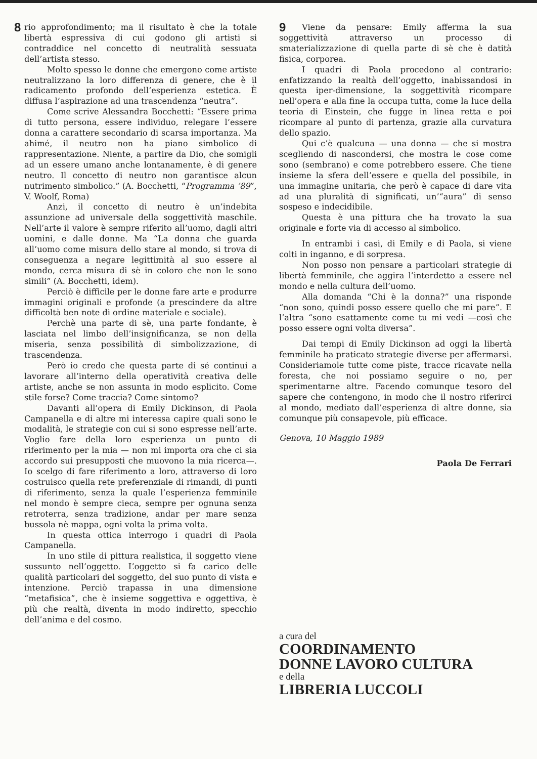8 rio approfondimento; ma il risultato è che la totale libertà espressiva di cui godono gli artisti si contraddice nel concetto di neutralità sessuata dell’artista stesso.
Molto spesso le donne che emergono come artiste neutralizzano la loro differenza di genere, che è il radicamento profondo dell’esperienza estetica. È diffusa l’aspirazione ad una trascendenza “neutra”.
Come scrive Alessandra Bocchetti: “Essere prima di tutto persona, essere individuo, relegare l’essere donna a carattere secondario di scarsa importanza. Ma ahimé, il neutro non ha piano simbolico di rappresentazione. Niente, a partire da Dio, che somigli ad un essere umano anche lontanamente, è di genere neutro. Il concetto di neutro non garantisce alcun nutrimento simbolico.” (A. Bocchetti, “Programma ’89”, V. Woolf, Roma)
Anzi, il concetto di neutro è un’indebita assunzione ad universale della soggettività maschile. Nell’arte il valore è sempre riferito all’uomo, dagli altri uomini, e dalle donne. Ma “La donna che guarda all’uomo come misura dello stare al mondo, si trova di conseguenza a negare legittimità al suo essere al mondo, cerca misura di sè in coloro che non le sono simili” (A. Bocchetti, idem).
Perciò è difficile per le donne fare arte e produrre immagini originali e profonde (a prescindere da altre difficoltà ben note di ordine materiale e sociale).
Perchè una parte di sè, una parte fondante, è lasciata nel limbo dell’insignificanza, se non della miseria, senza possibilità di simbolizzazione, di trascendenza.
Però io credo che questa parte di sé continui a lavorare all’interno della operatività creativa delle artiste, anche se non assunta in modo esplicito. Come stile forse? Come traccia? Come sintomo?
Davanti all’opera di Emily Dickinson, di Paola Campanella e di altre mi interessa capire quali sono le modalità, le strategie con cui si sono espresse nell’arte. Voglio fare della loro esperienza un punto di riferimento per la mia — non mi importa ora che ci sia accordo sui presupposti che muovono la mia ricerca—. Io scelgo di fare riferimento a loro, attraverso di loro costruisco quella rete preferenziale di rimandi, di punti di riferimento, senza la quale l’esperienza femminile nel mondo è sempre cieca, sempre per ognuna senza retroterra, senza tradizione, andar per mare senza bussola nè mappa, ogni volta la prima volta.
In questa ottica interrogo i quadri di Paola Campanella.
In uno stile di pittura realistica, il soggetto viene sussunto nell’oggetto. L’oggetto si fa carico delle qualità particolari del soggetto, del suo punto di vista e intenzione. Perciò trapassa in una dimensione “metafisica”, che è insieme soggettiva e oggettiva, è più che realtà, diventa in modo indiretto, specchio dell’anima e del cosmo.
9 Viene da pensare: Emily afferma la sua soggettività attraverso un processo di smaterializzazione di quella parte di sè che è datità fisica, corporea.
I quadri di Paola procedono al contrario: enfatizzando la realtà dell’oggetto, inabissandosi in questa iper-dimensione, la soggettività ricompare nell’opera e alla fine la occupa tutta, come la luce della teoria di Einstein, che fugge in linea retta e poi ricompare al punto di partenza, grazie alla curvatura dello spazio.
Qui c’è qualcuna — una donna — che si mostra scegliendo di nascondersi, che mostra le cose come sono (sembrano) e come potrebbero essere. Che tiene insieme la sfera dell’essere e quella del possibile, in una immagine unitaria, che però è capace di dare vita ad una pluralità di significati, un’“aura” di senso sospeso e indecidibile.
Questa è una pittura che ha trovato la sua originale e forte via di accesso al simbolico.
In entrambi i casi, di Emily e di Paola, si viene colti in inganno, e di sorpresa.
Non posso non pensare a particolari strategie di libertà femminile, che aggira l’interdetto a essere nel mondo e nella cultura dell’uomo.
Alla domanda “Chi è la donna?” una risponde “non sono, quindi posso essere quello che mi pare”. E l’altra “sono esattamente come tu mi vedi —così che posso essere ogni volta diversa”.
Dai tempi di Emily Dickinson ad oggi la libertà femminile ha praticato strategie diverse per affermarsi. Consideriamole tutte come piste, tracce ricavate nella foresta, che noi possiamo seguire o no, per sperimentarne altre. Facendo comunque tesoro del sapere che contengono, in modo che il nostro riferirci al mondo, mediato dall’esperienza di altre donne, sia comunque più consapevole, più efficace.
Genova, 10 Maggio 1989
Paola De Ferrari
a cura del
COORDINAMENTO
DONNE LAVORO CULTURA
e della
LIBRERIA LUCCOLI